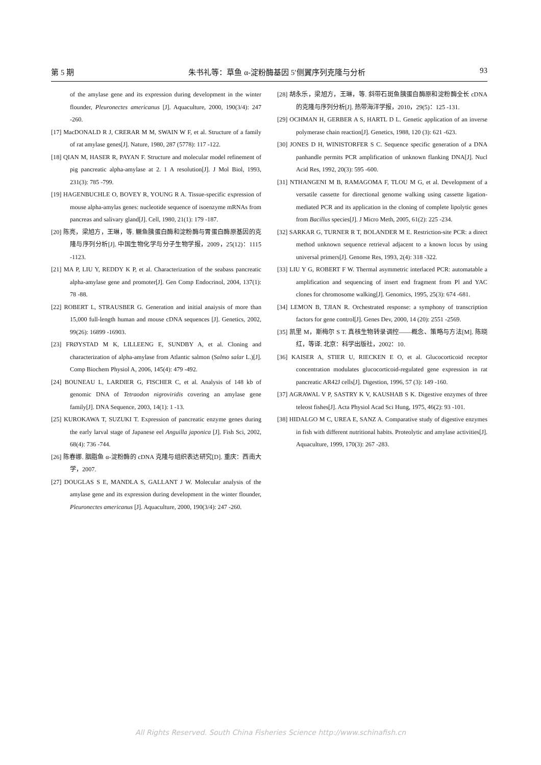第 5 期 朱书礼等：草鱼 α-淀粉酶基因 5′侧翼序列克隆与分析 93
of the amylase gene and its expression during development in the winter flounder, Pleuronectes americanus [J]. Aquaculture, 2000, 190(3/4): 247 -260.
[17] MacDONALD R J, CRERAR M M, SWAIN W F, et al. Structure of a family of rat amylase genes[J]. Nature, 1980, 287 (5778): 117 -122.
[18] QIAN M, HASER R, PAYAN F. Structure and molecular model refinement of pig pancreatic alpha-amylase at 2. 1 A resolution[J]. J Mol Biol, 1993, 231(3): 785 -799.
[19] HAGENBUCHLE O, BOVEY R, YOUNG R A. Tissue-specific expression of mouse alpha-amylas genes: nucleotide sequence of isoenzyme mRNAs from pancreas and salivary gland[J]. Cell, 1980, 21(1): 179 -187.
[20] 陈亮，梁旭方，王琳，等. 鳜鱼胰蛋白酶和淀粉酶与胃蛋白酶原基因的克隆与序列分析[J]. 中国生物化学与分子生物学报，2009，25(12)：1115 -1123.
[21] MA P, LIU Y, REDDY K P, et al. Characterization of the seabass pancreatic alpha-amylase gene and promoter[J]. Gen Comp Endocrinol, 2004, 137(1): 78 -88.
[22] ROBERT L, STRAUSBER G. Generation and initial anaiysis of more than 15,000 full-length human and mouse cDNA sequences [J]. Genetics, 2002, 99(26): 16899 -16903.
[23] FRØYSTAD M K, LILLEENG E, SUNDBY A, et al. Cloning and characterization of alpha-amylase from Atlantic salmon (Salmo salar L.)[J]. Comp Biochem Physiol A, 2006, 145(4): 479 -492.
[24] BOUNEAU L, LARDIER G, FISCHER C, et al. Analysis of 148 kb of genomic DNA of Tetraodon nigroviridis covering an amylase gene family[J]. DNA Sequence, 2003, 14(1): 1 -13.
[25] KUROKAWA T, SUZUKI T. Expression of pancreatic enzyme genes during the early larval stage of Japanese eel Anguilla japonica [J]. Fish Sci, 2002, 68(4): 736 -744.
[26] 陈春娜. 胭脂鱼 α-淀粉酶的 cDNA 克隆与组织表达研究[D]. 重庆：西南大学，2007.
[27] DOUGLAS S E, MANDLA S, GALLANT J W. Molecular analysis of the amylase gene and its expression during development in the winter flounder, Pleuronectes americanus [J]. Aquaculture, 2000, 190(3/4): 247 -260.
[28] 胡永乐，梁旭方，王琳，等. 斜带石斑鱼胰蛋白酶原和淀粉酶全长 cDNA 的克隆与序列分析[J]. 热带海洋学报，2010，29(5)：125 -131.
[29] OCHMAN H, GERBER A S, HARTL D L. Genetic application of an inverse polymerase chain reaction[J]. Genetics, 1988, 120 (3): 621 -623.
[30] JONES D H, WINISTORFER S C. Sequence specific generation of a DNA panhandle permits PCR amplification of unknown flanking DNA[J]. Nucl Acid Res, 1992, 20(3): 595 -600.
[31] NTHANGENI M B, RAMAGOMA F, TLOU M G, et al. Development of a versatile cassette for directional genome walking using cassette ligation-mediated PCR and its application in the cloning of complete lipolytic genes from Bacillus species[J]. J Micro Meth, 2005, 61(2): 225 -234.
[32] SARKAR G, TURNER R T, BOLANDER M E. Restriction-site PCR: a direct method unknown sequence retrieval adjacent to a known locus by using universal primers[J]. Genome Res, 1993, 2(4): 318 -322.
[33] LIU Y G, ROBERT F W. Thermal asymmetric interlaced PCR: automatable a amplification and sequencing of insert end fragment from Pl and YAC clones for chromosome walking[J]. Genomics, 1995, 25(3): 674 -681.
[34] LEMON B, TJIAN R. Orchestrated response: a symphony of transcription factors for gene control[J]. Genes Dev, 2000, 14 (20): 2551 -2569.
[35] 凯里 M，斯梅尔 S T. 真核生物转录调控——概念、策略与方法[M]. 陈晓红，等译. 北京：科学出版社，2002：10.
[36] KAISER A, STIER U, RIECKEN E O, et al. Glucocorticoid receptor concentration modulates glucocorticoid-regulated gene expression in rat pancreatic AR42J cells[J]. Digestion, 1996, 57 (3): 149 -160.
[37] AGRAWAL V P, SASTRY K V, KAUSHAB S K. Digestive enzymes of three teleost fishes[J]. Acta Physiol Acad Sci Hung, 1975, 46(2): 93 -101.
[38] HIDALGO M C, UREA E, SANZ A. Comparative study of digestive enzymes in fish with different nutritional habits. Proteolytic and amylase activities[J]. Aquaculture, 1999, 170(3): 267 -283.
All Rights Reserved. South China Fisheries Science http://www.schinafish.cn